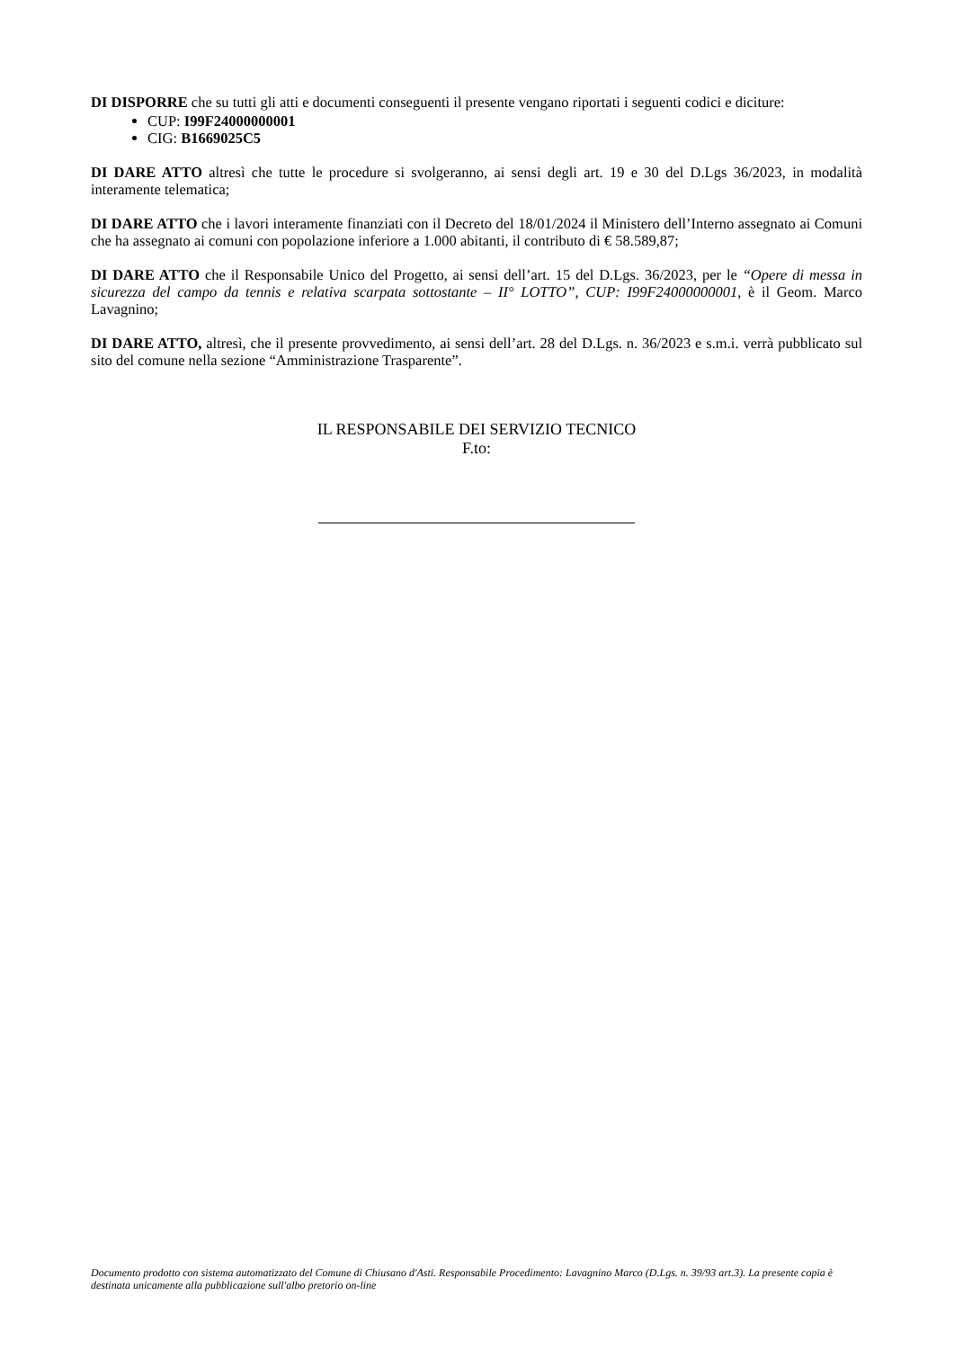DI DISPORRE che su tutti gli atti e documenti conseguenti il presente vengano riportati i seguenti codici e diciture:
CUP: I99F24000000001
CIG: B1669025C5
DI DARE ATTO altresì che tutte le procedure si svolgeranno, ai sensi degli art. 19 e 30 del D.Lgs 36/2023, in modalità interamente telematica;
DI DARE ATTO che i lavori interamente finanziati con il Decreto del 18/01/2024 il Ministero dell’Interno assegnato ai Comuni che ha assegnato ai comuni con popolazione inferiore a 1.000 abitanti, il contributo di € 58.589,87;
DI DARE ATTO che il Responsabile Unico del Progetto, ai sensi dell’art. 15 del D.Lgs. 36/2023, per le “Opere di messa in sicurezza del campo da tennis e relativa scarpata sottostante – II° LOTTO”, CUP: I99F24000000001, è il Geom. Marco Lavagnino;
DI DARE ATTO, altresì, che il presente provvedimento, ai sensi dell’art. 28 del D.Lgs. n. 36/2023 e s.m.i. verrà pubblicato sul sito del comune nella sezione “Amministrazione Trasparente”.
IL RESPONSABILE DEI SERVIZIO TECNICO
F.to:
Documento prodotto con sistema automatizzato del Comune di Chiusano d'Asti. Responsabile Procedimento: Lavagnino Marco (D.Lgs. n. 39/93 art.3). La presente copia è destinata unicamente alla pubblicazione sull'albo pretorio on-line